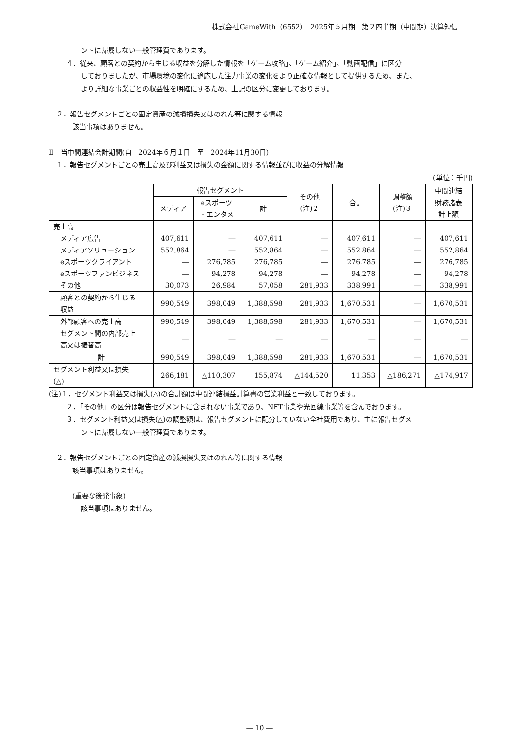株式会社GameWith（6552）　2025年５月期　第２四半期（中間期）決算短信
ントに帰属しない一般管理費であります。
４．従来、顧客との契約から生じる収益を分解した情報を「ゲーム攻略」、「ゲーム紹介」、「動画配信」に区分
しておりましたが、市場環境の変化に適応した注力事業の変化をより正確な情報として提供するため、また、
より詳細な事業ごとの収益性を明確にするため、上記の区分に変更しております。
２．報告セグメントごとの固定資産の減損損失又はのれん等に関する情報
該当事項はありません。
Ⅱ　当中間連結会計期間(自　2024年６月１日　至　2024年11月30日)
１．報告セグメントごとの売上高及び利益又は損失の金額に関する情報並びに収益の分解情報
(単位：千円)
| | 報告セグメント | | | その他 (注)２ | 合計 | 調整額 (注)３ | 中間連結 財務諸表 計上額 |
| --- | --- | --- | --- | --- | --- | --- | --- |
| | メディア | eスポーツ ・エンタメ | 計 | | | | |
| 売上高 | | | | | | | |
| メディア広告 | 407,611 | ― | 407,611 | ― | 407,611 | ― | 407,611 |
| メディアソリューション | 552,864 | ― | 552,864 | ― | 552,864 | ― | 552,864 |
| eスポーツクライアント | ― | 276,785 | 276,785 | ― | 276,785 | ― | 276,785 |
| eスポーツファンビジネス | ― | 94,278 | 94,278 | ― | 94,278 | ― | 94,278 |
| その他 | 30,073 | 26,984 | 57,058 | 281,933 | 338,991 | ― | 338,991 |
| 顧客との契約から生じる 収益 | 990,549 | 398,049 | 1,388,598 | 281,933 | 1,670,531 | ― | 1,670,531 |
| 外部顧客への売上高 | 990,549 | 398,049 | 1,388,598 | 281,933 | 1,670,531 | ― | 1,670,531 |
| セグメント間の内部売上 高又は振替高 | ― | ― | ― | ― | ― | ― | ― |
| 計 | 990,549 | 398,049 | 1,388,598 | 281,933 | 1,670,531 | ― | 1,670,531 |
| セグメント利益又は損失 (△) | 266,181 | △110,307 | 155,874 | △144,520 | 11,353 | △186,271 | △174,917 |
(注)１．セグメント利益又は損失(△)の合計額は中間連結損益計算書の営業利益と一致しております。
２．「その他」の区分は報告セグメントに含まれない事業であり、NFT事業や光回線事業等を含んでおります。
３．セグメント利益又は損失(△)の調整額は、報告セグメントに配分していない全社費用であり、主に報告セグメ
ントに帰属しない一般管理費であります。
２．報告セグメントごとの固定資産の減損損失又はのれん等に関する情報
該当事項はありません。
(重要な後発事象)
該当事項はありません。
― 10 ―